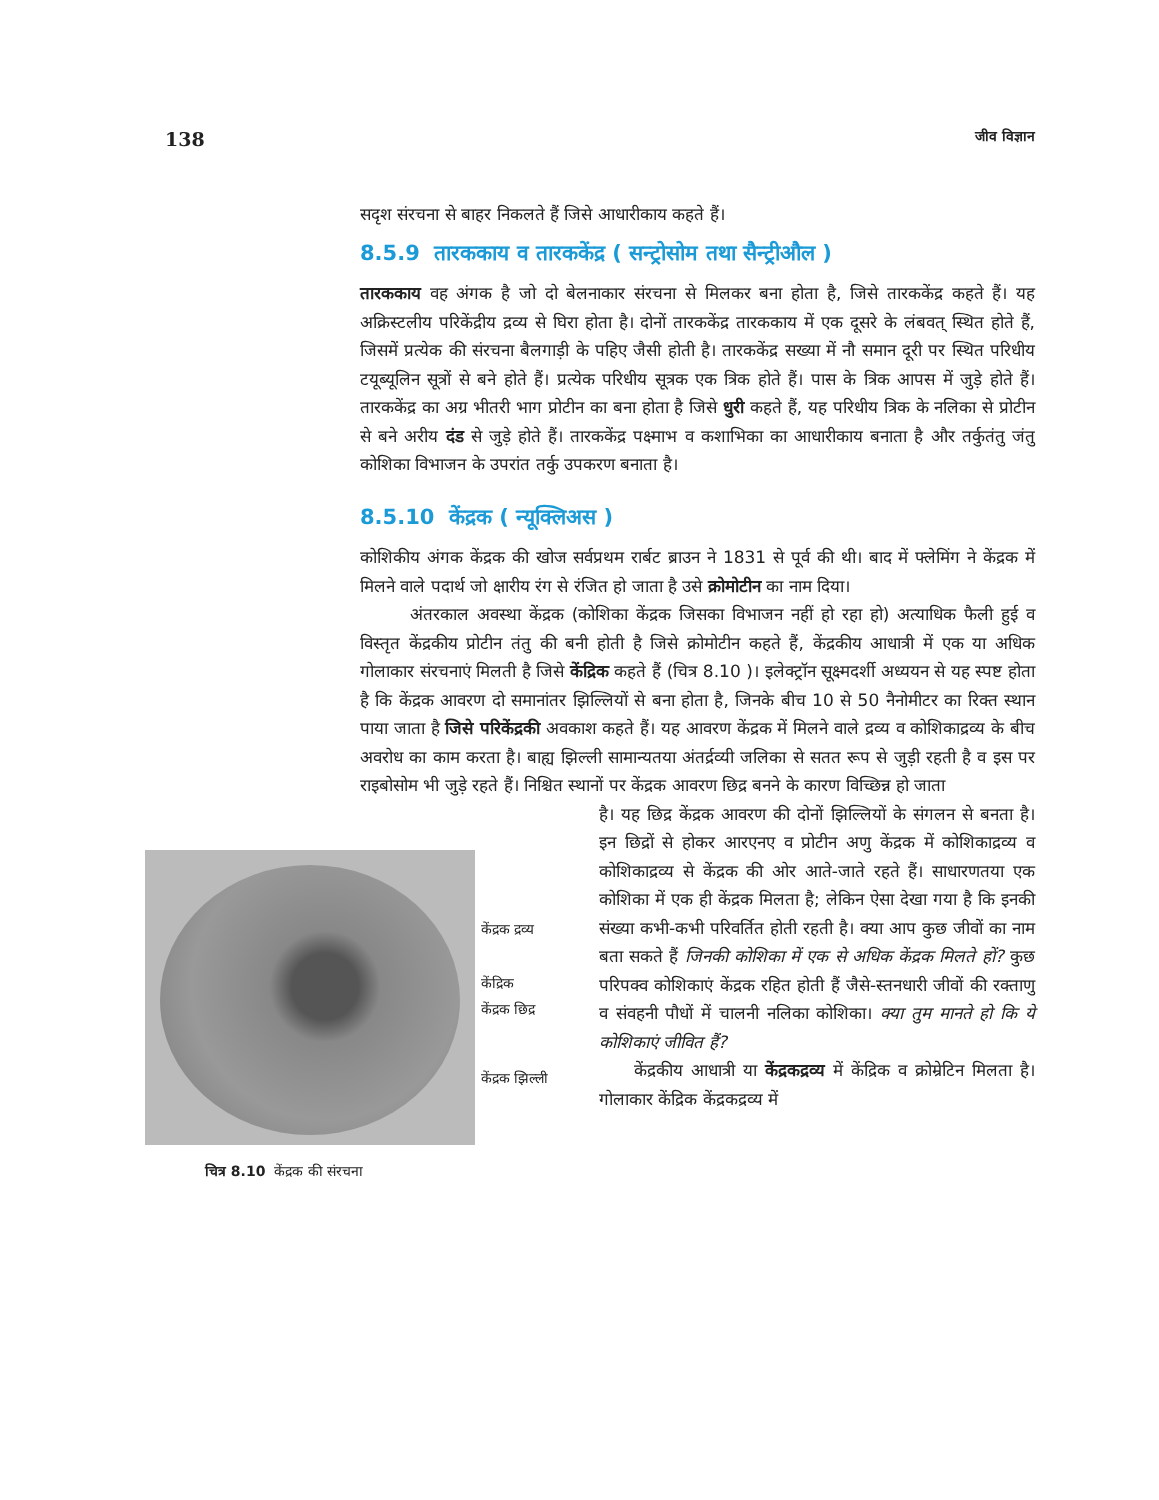138 जीव विज्ञान
सदृश संरचना से बाहर निकलते हैं जिसे आधारीकाय कहते हैं।
8.5.9 तारककाय व तारककेंद्र ( सन्ट्रोसोम तथा सैन्ट्रीऔल )
तारककाय वह अंगक है जो दो बेलनाकार संरचना से मिलकर बना होता है, जिसे तारककेंद्र कहते हैं। यह अक्रिस्टलीय परिकेंद्रीय द्रव्य से घिरा होता है। दोनों तारककेंद्र तारककाय में एक दूसरे के लंबवत् स्थित होते हैं, जिसमें प्रत्येक की संरचना बैलगाड़ी के पहिए जैसी होती है। तारककेंद्र सख्या में नौ समान दूरी पर स्थित परिधीय टयूब्यूलिन सूत्रों से बने होते हैं। प्रत्येक परिधीय सूत्रक एक त्रिक होते हैं। पास के त्रिक आपस में जुड़े होते हैं। तारककेंद्र का अग्र भीतरी भाग प्रोटीन का बना होता है जिसे धुरी कहते हैं, यह परिधीय त्रिक के नलिका से प्रोटीन से बने अरीय दंड से जुड़े होते हैं। तारककेंद्र पक्ष्माभ व कशाभिका का आधारीकाय बनाता है और तर्कुतंतु जंतु कोशिका विभाजन के उपरांत तर्कु उपकरण बनाता है।
8.5.10 केंद्रक ( न्यूक्लिअस )
कोशिकीय अंगक केंद्रक की खोज सर्वप्रथम रार्बट ब्राउन ने 1831 से पूर्व की थी। बाद में फ्लेमिंग ने केंद्रक में मिलने वाले पदार्थ जो क्षारीय रंग से रंजित हो जाता है उसे क्रोमोटीन का नाम दिया।
अंतरकाल अवस्था केंद्रक (कोशिका केंद्रक जिसका विभाजन नहीं हो रहा हो) अत्याधिक फैली हुई व विस्तृत केंद्रकीय प्रोटीन तंतु की बनी होती है जिसे क्रोमोटीन कहते हैं, केंद्रकीय आधात्री में एक या अधिक गोलाकार संरचनाएं मिलती है जिसे केंद्रिक कहते हैं (चित्र 8.10 )। इलेक्ट्रॉन सूक्ष्मदर्शी अध्ययन से यह स्पष्ट होता है कि केंद्रक आवरण दो समानांतर झिल्लियों से बना होता है, जिनके बीच 10 से 50 नैनोमीटर का रिक्त स्थान पाया जाता है जिसे परिकेंद्रकी अवकाश कहते हैं। यह आवरण केंद्रक में मिलने वाले द्रव्य व कोशिकाद्रव्य के बीच अवरोध का काम करता है। बाह्य झिल्ली सामान्यतया अंतर्द्रव्यी जलिका से सतत रूप से जुड़ी रहती है व इस पर राइबोसोम भी जुड़े रहते हैं। निश्चित स्थानों पर केंद्रक आवरण छिद्र बनने के कारण विच्छिन्न हो जाता
केंद्रक द्रव्य
केंद्रिक
केंद्रक छिद्र
केंद्रक झिल्ली
चित्र 8.10 केंद्रक की संरचना
है। यह छिद्र केंद्रक आवरण की दोनों झिल्लियों के संगलन से बनता है। इन छिद्रों से होकर आरएनए व प्रोटीन अणु केंद्रक में कोशिकाद्रव्य व कोशिकाद्रव्य से केंद्रक की ओर आते-जाते रहते हैं। साधारणतया एक कोशिका में एक ही केंद्रक मिलता है; लेकिन ऐसा देखा गया है कि इनकी संख्या कभी-कभी परिवर्तित होती रहती है। क्या आप कुछ जीवों का नाम बता सकते हैं जिनकी कोशिका में एक से अधिक केंद्रक मिलते हों? कुछ परिपक्व कोशिकाएं केंद्रक रहित होती हैं जैसे-स्तनधारी जीवों की रक्ताणु व संवहनी पौधों में चालनी नलिका कोशिका। क्या तुम मानते हो कि ये कोशिकाएं जीवित हैं?
केंद्रकीय आधात्री या केंद्रकद्रव्य में केंद्रिक व क्रोम्रेटिन मिलता है। गोलाकार केंद्रिक केंद्रकद्रव्य में